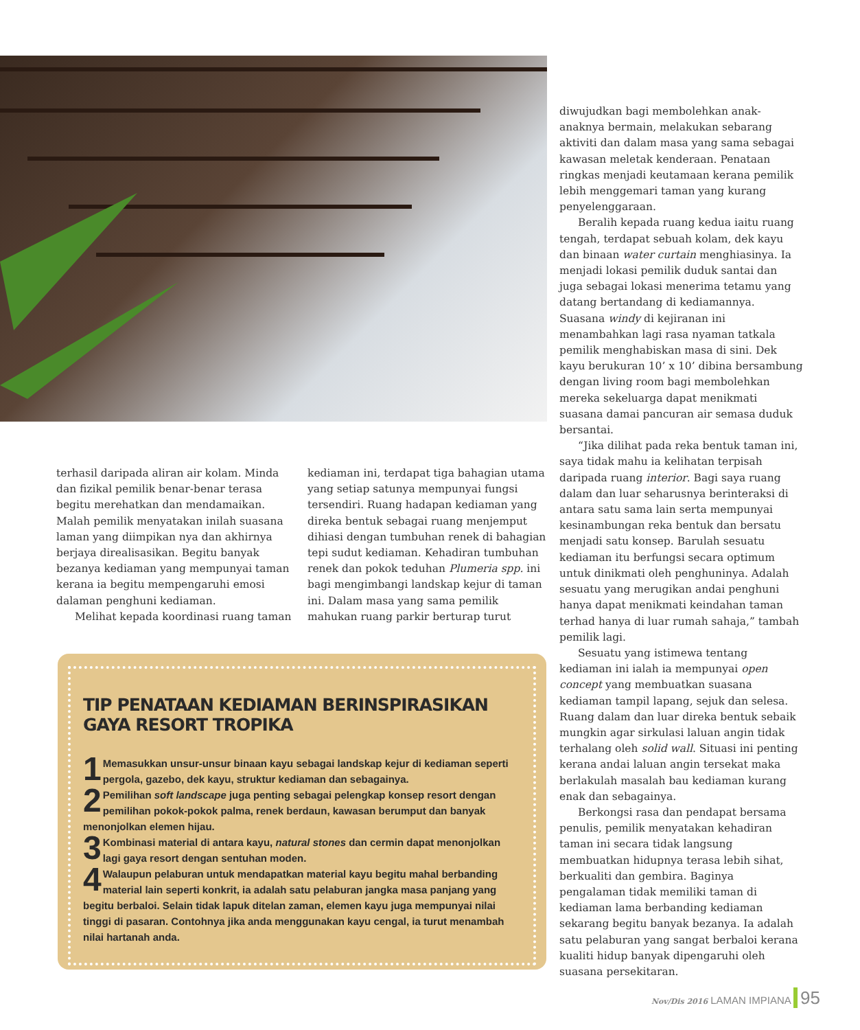terhasil daripada aliran air kolam. Minda dan fizikal pemilik benar-benar terasa begitu merehatkan dan mendamaikan. Malah pemilik menyatakan inilah suasana laman yang diimpikan nya dan akhirnya berjaya direalisasikan. Begitu banyak bezanya kediaman yang mempunyai taman kerana ia begitu mempengaruhi emosi dalaman penghuni kediaman.
Melihat kepada koordinasi ruang taman
kediaman ini, terdapat tiga bahagian utama yang setiap satunya mempunyai fungsi tersendiri. Ruang hadapan kediaman yang direka bentuk sebagai ruang menjemput dihiasi dengan tumbuhan renek di bahagian tepi sudut kediaman. Kehadiran tumbuhan renek dan pokok teduhan Plumeria spp. ini bagi mengimbangi landskap kejur di taman ini. Dalam masa yang sama pemilik mahukan ruang parkir berturap turut
diwujudkan bagi membolehkan anak-anaknya bermain, melakukan sebarang aktiviti dan dalam masa yang sama sebagai kawasan meletak kenderaan. Penataan ringkas menjadi keutamaan kerana pemilik lebih menggemari taman yang kurang penyelenggaraan.
Beralih kepada ruang kedua iaitu ruang tengah, terdapat sebuah kolam, dek kayu dan binaan water curtain menghiasinya. Ia menjadi lokasi pemilik duduk santai dan juga sebagai lokasi menerima tetamu yang datang bertandang di kediamannya. Suasana windy di kejiranan ini menambahkan lagi rasa nyaman tatkala pemilik menghabiskan masa di sini. Dek kayu berukuran 10’ x 10’ dibina bersambung dengan living room bagi membolehkan mereka sekeluarga dapat menikmati suasana damai pancuran air semasa duduk bersantai.
“Jika dilihat pada reka bentuk taman ini, saya tidak mahu ia kelihatan terpisah daripada ruang interior. Bagi saya ruang dalam dan luar seharusnya berinteraksi di antara satu sama lain serta mempunyai kesinambungan reka bentuk dan bersatu menjadi satu konsep. Barulah sesuatu kediaman itu berfungsi secara optimum untuk dinikmati oleh penghuninya. Adalah sesuatu yang merugikan andai penghuni hanya dapat menikmati keindahan taman terhad hanya di luar rumah sahaja,” tambah pemilik lagi.
Sesuatu yang istimewa tentang kediaman ini ialah ia mempunyai open concept yang membuatkan suasana kediaman tampil lapang, sejuk dan selesa. Ruang dalam dan luar direka bentuk sebaik mungkin agar sirkulasi laluan angin tidak terhalang oleh solid wall. Situasi ini penting kerana andai laluan angin tersekat maka berlakulah masalah bau kediaman kurang enak dan sebagainya.
Berkongsi rasa dan pendapat bersama penulis, pemilik menyatakan kehadiran taman ini secara tidak langsung membuatkan hidupnya terasa lebih sihat, berkualiti dan gembira. Baginya pengalaman tidak memiliki taman di kediaman lama berbanding kediaman sekarang begitu banyak bezanya. Ia adalah satu pelaburan yang sangat berbaloi kerana kualiti hidup banyak dipengaruhi oleh suasana persekitaran.
TIP PENATAAN KEDIAMAN BERINSPIRASIKAN GAYA RESORT TROPIKA
1 Memasukkan unsur-unsur binaan kayu sebagai landskap kejur di kediaman seperti pergola, gazebo, dek kayu, struktur kediaman dan sebagainya.
2 Pemilihan soft landscape juga penting sebagai pelengkap konsep resort dengan pemilihan pokok-pokok palma, renek berdaun, kawasan berumput dan banyak menonjolkan elemen hijau.
3 Kombinasi material di antara kayu, natural stones dan cermin dapat menonjolkan lagi gaya resort dengan sentuhan moden.
4 Walaupun pelaburan untuk mendapatkan material kayu begitu mahal berbanding material lain seperti konkrit, ia adalah satu pelaburan jangka masa panjang yang begitu berbaloi. Selain tidak lapuk ditelan zaman, elemen kayu juga mempunyai nilai tinggi di pasaran. Contohnya jika anda menggunakan kayu cengal, ia turut menambah nilai hartanah anda.
Nov/Dis 2016 LAMAN IMPIANA 95